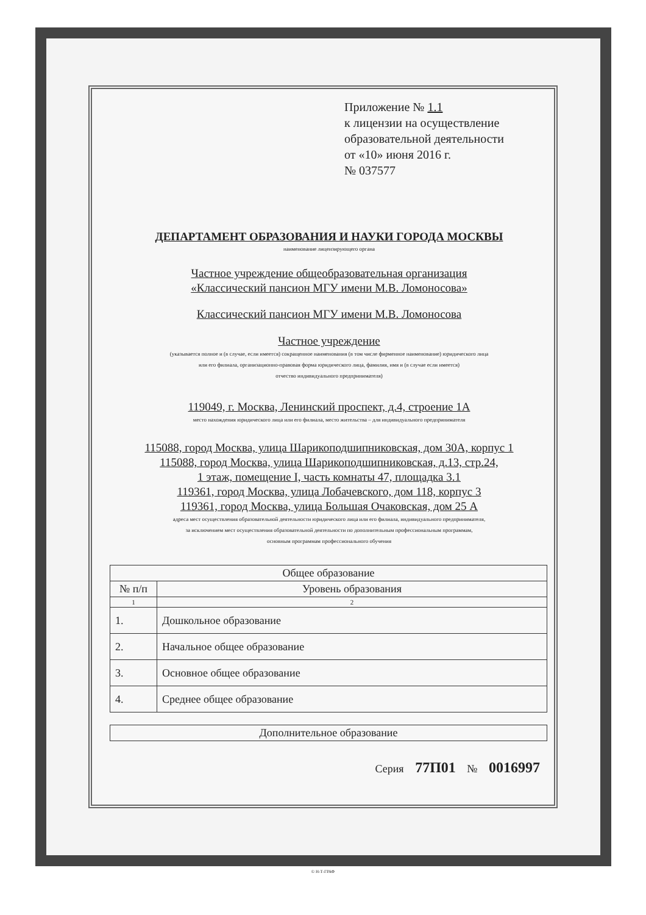Приложение № 1.1
к лицензии на осуществление
образовательной деятельности
от «10» июня 2016 г.
№ 037577
ДЕПАРТАМЕНТ ОБРАЗОВАНИЯ И НАУКИ ГОРОДА МОСКВЫ
наименование лицензирующего органа
Частное учреждение общеобразовательная организация
«Классический пансион МГУ имени М.В. Ломоносова»
Классический пансион МГУ имени М.В. Ломоносова
Частное учреждение
(указывается полное и (в случае, если имеется) сокращенное наименования (в том числе фирменное наименование) юридического лица
или его филиала, организационно-правовая форма юридического лица, фамилия, имя и (в случае если имеется)
отчество индивидуального предпринимателя)
119049, г. Москва, Ленинский проспект, д.4, строение 1А
место нахождения юридического лица или его филиала, место жительства – для индивидуального предпринимателя
115088, город Москва, улица Шарикоподшипниковская, дом 30А, корпус 1
115088, город Москва, улица Шарикоподшипниковская, д.13, стр.24,
1 этаж, помещение I, часть комнаты 47, площадка 3.1
119361, город Москва, улица Лобачевского, дом 118, корпус 3
119361, город Москва, улица Большая Очаковская, дом 25 А
адреса мест осуществления образовательной деятельности юридического лица или его филиала, индивидуального предпринимателя,
за исключением мест осуществления образовательной деятельности по дополнительным профессиональным программам,
основным программам профессионального обучения
| Общее образование | |
| --- | --- |
| № п/п | Уровень образования |
| 1 | 2 |
| 1. | Дошкольное образование |
| 2. | Начальное общее образование |
| 3. | Основное общее образование |
| 4. | Среднее общее образование |
| Дополнительное образование |
| --- |
Серия 77П01 № 0016997
© Н-Т-ГРАФ